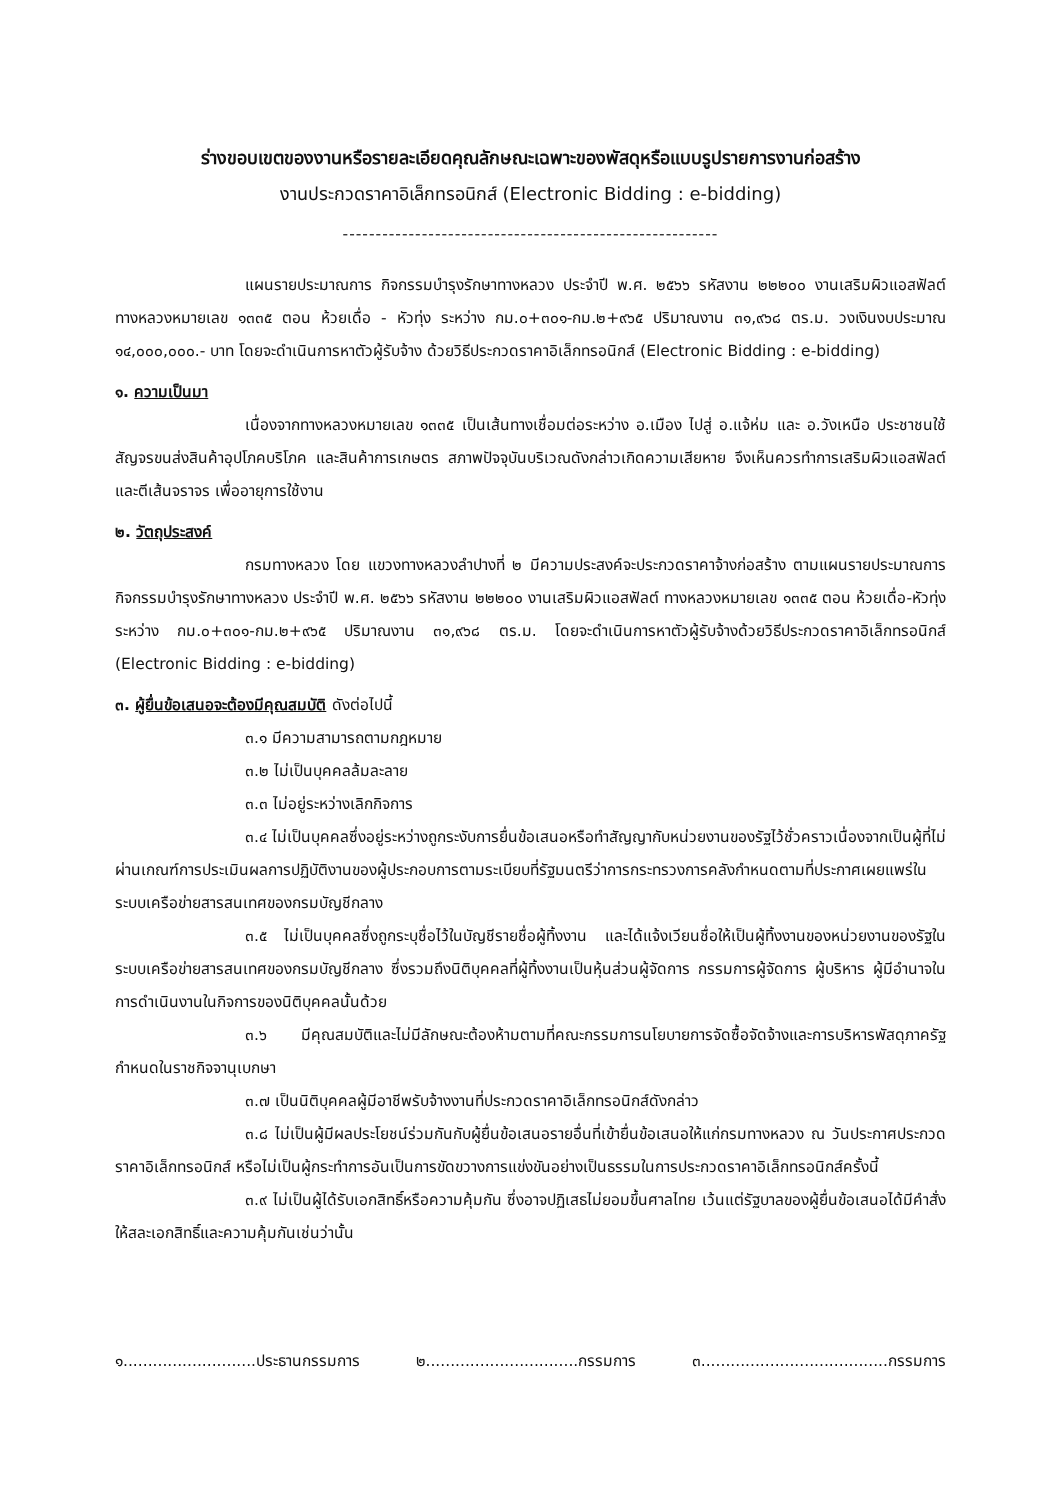ร่างขอบเขตของงานหรือรายละเอียดคุณลักษณะเฉพาะของพัสดุหรือแบบรูปรายการงานก่อสร้าง
งานประกวดราคาอิเล็กทรอนิกส์ (Electronic Bidding : e-bidding)
---------------------------------------------------------
แผนรายประมาณการ กิจกรรมบำรุงรักษาทางหลวง ประจำปี พ.ศ. ๒๕๖๖ รหัสงาน ๒๒๒๐๐ งานเสริมผิวแอสฟัลต์ ทางหลวงหมายเลข ๑๓๓๕ ตอน ห้วยเดื่อ - หัวทุ่ง ระหว่าง กม.๐+๓๐๑-กม.๒+๙๖๕ ปริมาณงาน ๓๑,๙๖๘ ตร.ม. วงเงินงบประมาณ ๑๔,๐๐๐,๐๐๐.- บาท โดยจะดำเนินการหาตัวผู้รับจ้าง ด้วยวิธีประกวดราคาอิเล็กทรอนิกส์ (Electronic Bidding : e-bidding)
๑. ความเป็นมา
เนื่องจากทางหลวงหมายเลข ๑๓๓๕ เป็นเส้นทางเชื่อมต่อระหว่าง อ.เมือง ไปสู่ อ.แจ้ห่ม และ อ.วังเหนือ ประชาชนใช้สัญจรขนส่งสินค้าอุปโภคบริโภค และสินค้าการเกษตร สภาพปัจจุบันบริเวณดังกล่าวเกิดความเสียหาย จึงเห็นควรทำการเสริมผิวแอสฟัลต์ และตีเส้นจราจร เพื่ออายุการใช้งาน
๒. วัตถุประสงค์
กรมทางหลวง โดย แขวงทางหลวงลำปางที่ ๒ มีความประสงค์จะประกวดราคาจ้างก่อสร้าง ตามแผนรายประมาณการ กิจกรรมบำรุงรักษาทางหลวง ประจำปี พ.ศ. ๒๕๖๖ รหัสงาน ๒๒๒๐๐ งานเสริมผิวแอสฟัลต์ ทางหลวงหมายเลข ๑๓๓๕ ตอน ห้วยเดื่อ-หัวทุ่ง ระหว่าง กม.๐+๓๐๑-กม.๒+๙๖๕ ปริมาณงาน ๓๑,๙๖๘ ตร.ม. โดยจะดำเนินการหาตัวผู้รับจ้างด้วยวิธีประกวดราคาอิเล็กทรอนิกส์ (Electronic Bidding : e-bidding)
๓. ผู้ยื่นข้อเสนอจะต้องมีคุณสมบัติ ดังต่อไปนี้
๓.๑ มีความสามารถตามกฎหมาย
๓.๒ ไม่เป็นบุคคลล้มละลาย
๓.๓ ไม่อยู่ระหว่างเลิกกิจการ
๓.๔ ไม่เป็นบุคคลซึ่งอยู่ระหว่างถูกระงับการยื่นข้อเสนอหรือทำสัญญากับหน่วยงานของรัฐไว้ชั่วคราวเนื่องจากเป็นผู้ที่ไม่ผ่านเกณฑ์การประเมินผลการปฏิบัติงานของผู้ประกอบการตามระเบียบที่รัฐมนตรีว่าการกระทรวงการคลังกำหนดตามที่ประกาศเผยแพร่ในระบบเครือข่ายสารสนเทศของกรมบัญชีกลาง
๓.๕ ไม่เป็นบุคคลซึ่งถูกระบุชื่อไว้ในบัญชีรายชื่อผู้ทิ้งงาน และได้แจ้งเวียนชื่อให้เป็นผู้ทิ้งงานของหน่วยงานของรัฐในระบบเครือข่ายสารสนเทศของกรมบัญชีกลาง ซึ่งรวมถึงนิติบุคคลที่ผู้ทิ้งงานเป็นหุ้นส่วนผู้จัดการ กรรมการผู้จัดการ ผู้บริหาร ผู้มีอำนาจในการดำเนินงานในกิจการของนิติบุคคลนั้นด้วย
๓.๖ มีคุณสมบัติและไม่มีลักษณะต้องห้ามตามที่คณะกรรมการนโยบายการจัดซื้อจัดจ้างและการบริหารพัสดุภาครัฐกำหนดในราชกิจจานุเบกษา
๓.๗ เป็นนิติบุคคลผู้มีอาชีพรับจ้างงานที่ประกวดราคาอิเล็กทรอนิกส์ดังกล่าว
๓.๘ ไม่เป็นผู้มีผลประโยชน์ร่วมกันกับผู้ยื่นข้อเสนอรายอื่นที่เข้ายื่นข้อเสนอให้แก่กรมทางหลวง ณ วันประกาศประกวดราคาอิเล็กทรอนิกส์ หรือไม่เป็นผู้กระทำการอันเป็นการขัดขวางการแข่งขันอย่างเป็นธรรมในการประกวดราคาอิเล็กทรอนิกส์ครั้งนี้
๓.๙ ไม่เป็นผู้ได้รับเอกสิทธิ์หรือความคุ้มกัน ซึ่งอาจปฏิเสธไม่ยอมขึ้นศาลไทย เว้นแต่รัฐบาลของผู้ยื่นข้อเสนอได้มีคำสั่งให้สละเอกสิทธิ์และความคุ้มกันเช่นว่านั้น
๑...........................ประธานกรรมการ ๒...............................กรรมการ ๓......................................กรรมการ